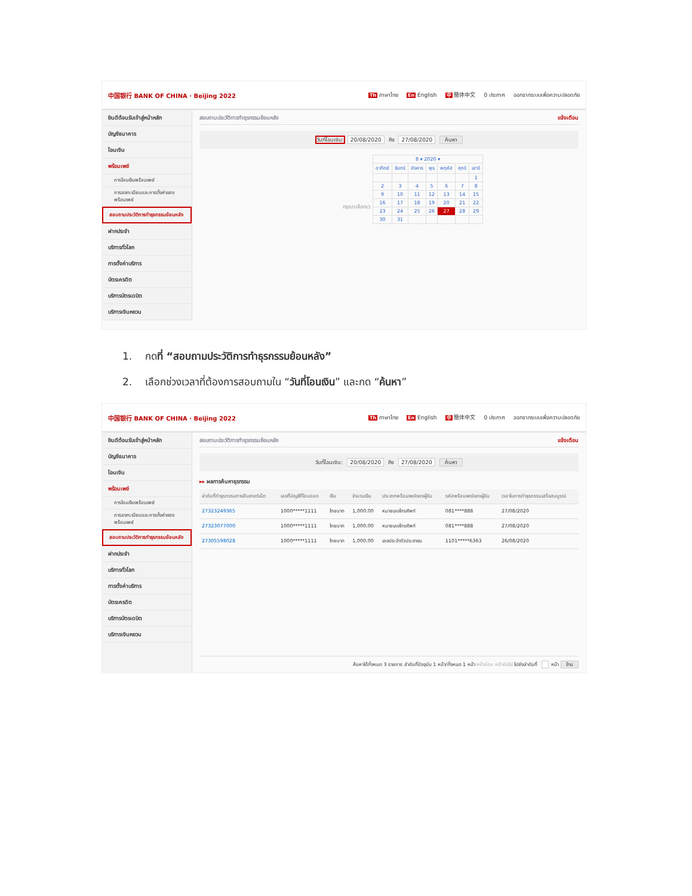中国银行 BANK OF CHINA · Beijing 2022 Th ภาษาไทย En English 中 簡体中文 0 ประกาศ ออกจากระบบเพื่อความปลอดภัย
ยินดีต้อนรับเข้าสู่หน้าหลัก
บัญชีธนาคาร
โอนเงิน
พร้อมเพย์
การโอนเงินพร้อมเพย์
การลงทะเบียนและการตั้งค่าของพร้อมเพย์
สอบถามประวัติการทำธุรกรรมย้อนหลัง
ฝากประจำ
บริการทั่วโลก
การตั้งค่าบริการ
บัตรเครดิต
บริการบัตรเดบิต
บริการเงินหยวน
สอบถามประวัติการทำธุรกรรมย้อนหลัง แจ้งเตือน
วันที่โอนเงิน: 20/08/2020 ถึง 27/08/2020 ค้นหา
กรุณาเลือกเว
| 8 ▾ 2020 ▾ | | | | | | |
| อาทิตย์ | จันทร์ | อังคาร | พุธ | พฤหัส | ศุกร์ | เสาร์ |
| | | | | | | 1 |
| 2 | 3 | 4 | 5 | 6 | 7 | 8 |
| 9 | 10 | 11 | 12 | 13 | 14 | 15 |
| 16 | 17 | 18 | 19 | 20 | 21 | 22 |
| 23 | 24 | 25 | 26 | 27 | 28 | 29 |
| 30 | 31 | | | | | |
1. กดที่ “สอบถามประวัติการทำธุรกรรมย้อนหลัง”
2. เลือกช่วงเวลาที่ต้องการสอบถามใน “วันที่โอนเงิน” และกด “ค้นหา”
中国银行 BANK OF CHINA · Beijing 2022 Th ภาษาไทย En English 中 簡体中文 0 ประกาศ ออกจากระบบเพื่อความปลอดภัย
ยินดีต้อนรับเข้าสู่หน้าหลัก
บัญชีธนาคาร
โอนเงิน
พร้อมเพย์
การโอนเงินพร้อมเพย์
การลงทะเบียนและการตั้งค่าของพร้อมเพย์
สอบถามประวัติการทำธุรกรรมย้อนหลัง
ฝากประจำ
บริการทั่วโลก
การตั้งค่าบริการ
บัตรเครดิต
บริการบัตรเดบิต
บริการเงินหยวน
สอบถามประวัติการทำธุรกรรมย้อนหลัง แจ้งเตือน
วันที่โอนเงิน: 20/08/2020 ถึง 27/08/2020 ค้นหา
▸▸ ผลการค้นหาธุรกรรม
| ลำดับที่ทำธุรกรรมทางอินเทอร์เน็ต | เลขที่บัญชีที่โอนออก | เงิน | จำนวนเงิน | ประเภทพร้อมเพย์ของผู้รับ | รหัสพร้อมเพย์ของผู้รับ | เวลาในการทำธุรกรรมเสร็จสมบูรณ์ |
| --- | --- | --- | --- | --- | --- | --- |
| 27323249365 | 1000*****1111 | ไทยบาท | 1,000.00 | หมายเลขโทรศัพท์ | 081****888 | 27/08/2020 |
| 27323077000 | 1000*****1111 | ไทยบาท | 1,000.00 | หมายเลขโทรศัพท์ | 081****888 | 27/08/2020 |
| 27305598028 | 1000*****1111 | ไทยบาท | 1,000.00 | เลขประจำตัวประชาชน | 1101*****6363 | 26/08/2020 |
ค้นหาได้ทั้งหมด 3 รายการ สำดับที่ปัจจุบัน 1 หน้า/ทั้งหมด 1 หน้า หน้าก่อน หน้าถัดไป ไปยังลำดับที่ หน้า ข้าม